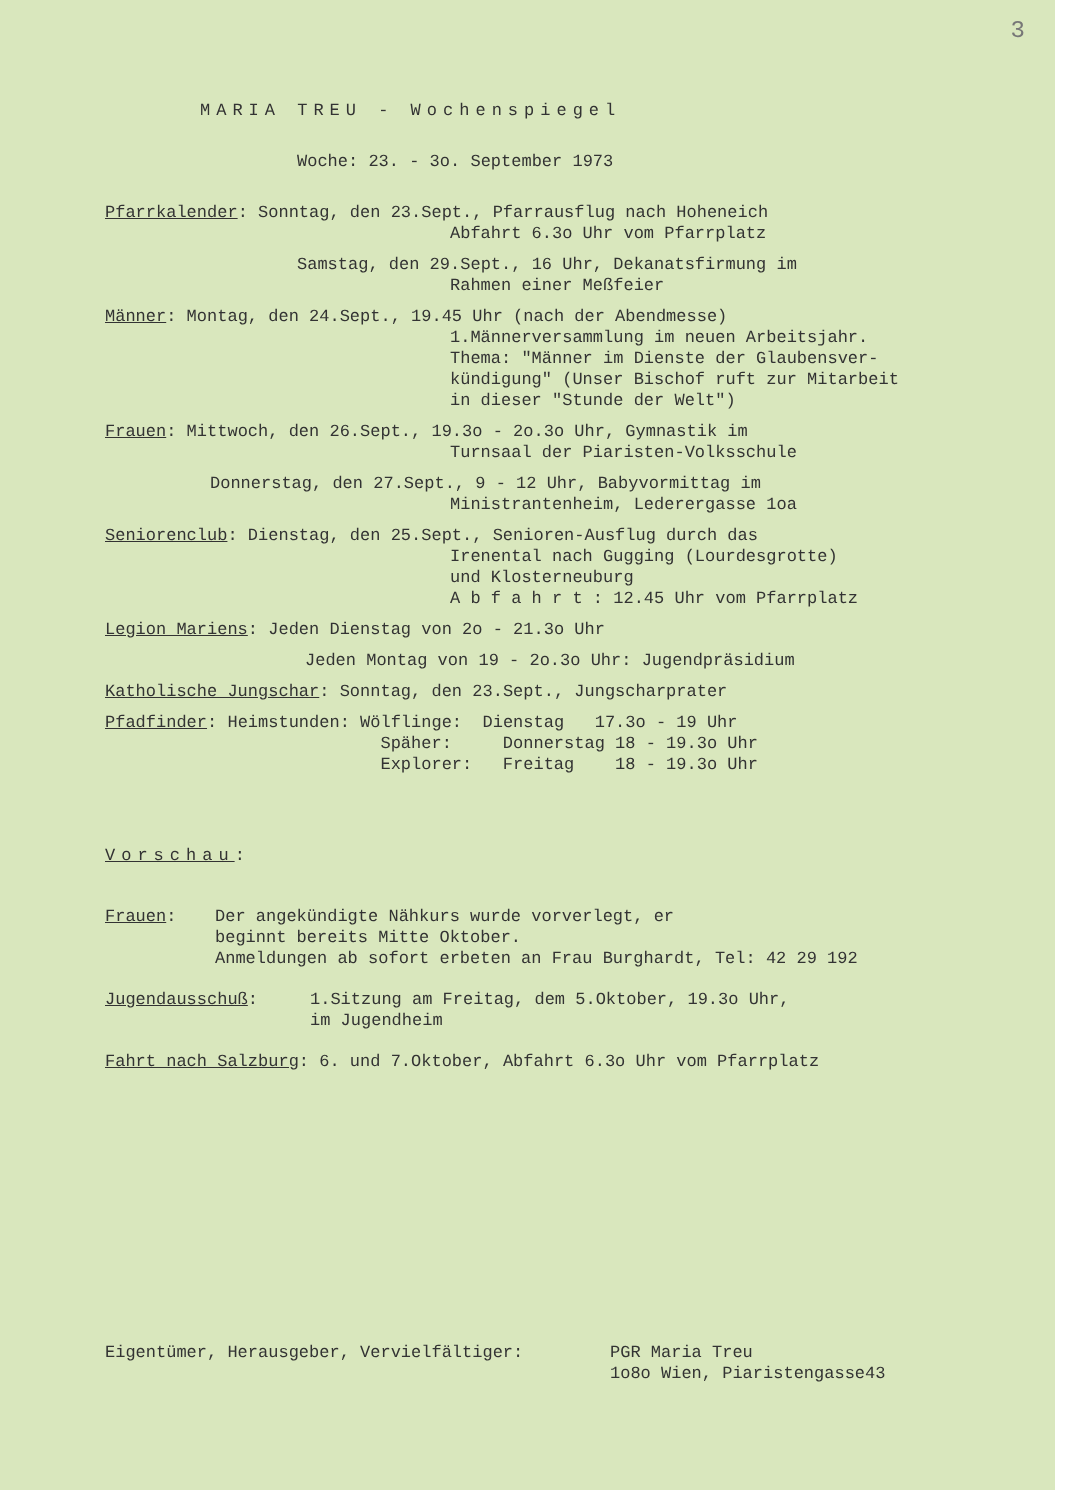3
MARIA TREU - Wochenspiegel
Woche: 23. - 3o. September 1973
Pfarrkalender: Sonntag, den 23.Sept., Pfarrausflug nach Hoheneich
Abfahrt 6.3o Uhr vom Pfarrplatz
Samstag, den 29.Sept., 16 Uhr, Dekanatsfirmung im
Rahmen einer Meßfeier
Männer: Montag, den 24.Sept., 19.45 Uhr (nach der Abendmesse)
1.Männerversammlung im neuen Arbeitsjahr.
Thema: "Männer im Dienste der Glaubensver-
kündigung" (Unser Bischof ruft zur Mitarbeit
in dieser "Stunde der Welt")
Frauen: Mittwoch, den 26.Sept., 19.3o - 2o.3o Uhr, Gymnastik im
Turnsaal der Piaristen-Volksschule
Donnerstag, den 27.Sept., 9 - 12 Uhr, Babyvormittag im
Ministrantenheim, Lederergasse 1oa
Seniorenclub: Dienstag, den 25.Sept., Senioren-Ausflug durch das
Irenental nach Gugging (Lourdesgrotte)
und Klosterneuburg
A b f a h r t : 12.45 Uhr vom Pfarrplatz
Legion Mariens: Jeden Dienstag von 2o - 21.3o Uhr
Jeden Montag von 19 - 2o.3o Uhr: Jugendpräsidium
Katholische Jungschar: Sonntag, den 23.Sept., Jungscharprater
Pfadfinder: Heimstunden: Wölflinge: Dienstag 17.3o - 19 Uhr Späher: Donnerstag 18 - 19.3o Uhr Explorer: Freitag 18 - 19.3o Uhr
Vorschau:
Frauen: Der angekündigte Nähkurs wurde vorverlegt, er
beginnt bereits Mitte Oktober.
Anmeldungen ab sofort erbeten an Frau Burghardt, Tel: 42 29 192
Jugendausschuß: 1.Sitzung am Freitag, dem 5.Oktober, 19.3o Uhr,
im Jugendheim
Fahrt nach Salzburg: 6. und 7.Oktober, Abfahrt 6.3o Uhr vom Pfarrplatz
Eigentümer, Herausgeber, Vervielfältiger: PGR Maria Treu
1o8o Wien, Piaristengasse43